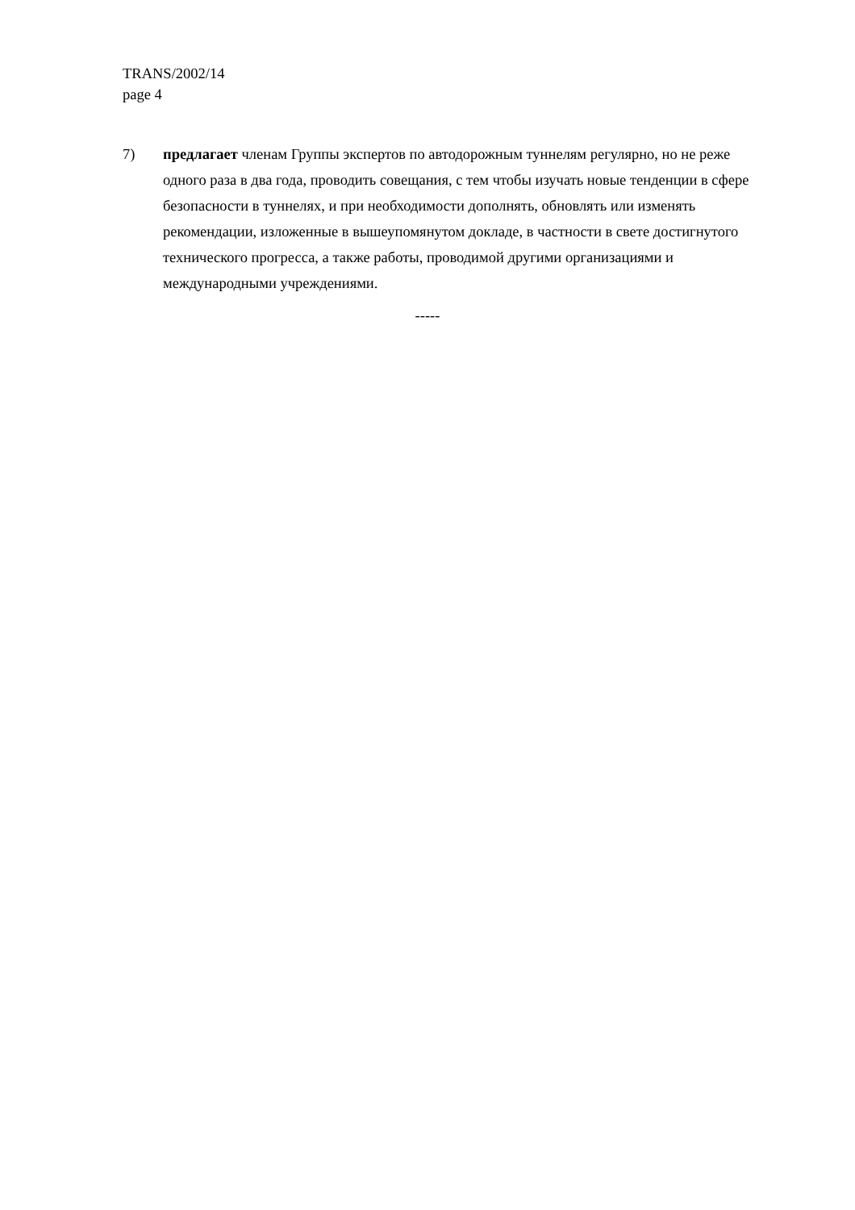TRANS/2002/14
page 4
7) предлагает членам Группы экспертов по автодорожным туннелям регулярно, но не реже одного раза в два года, проводить совещания, с тем чтобы изучать новые тенденции в сфере безопасности в туннелях, и при необходимости дополнять, обновлять или изменять рекомендации, изложенные в вышеупомянутом докладе, в частности в свете достигнутого технического прогресса, а также работы, проводимой другими организациями и международными учреждениями.
-----